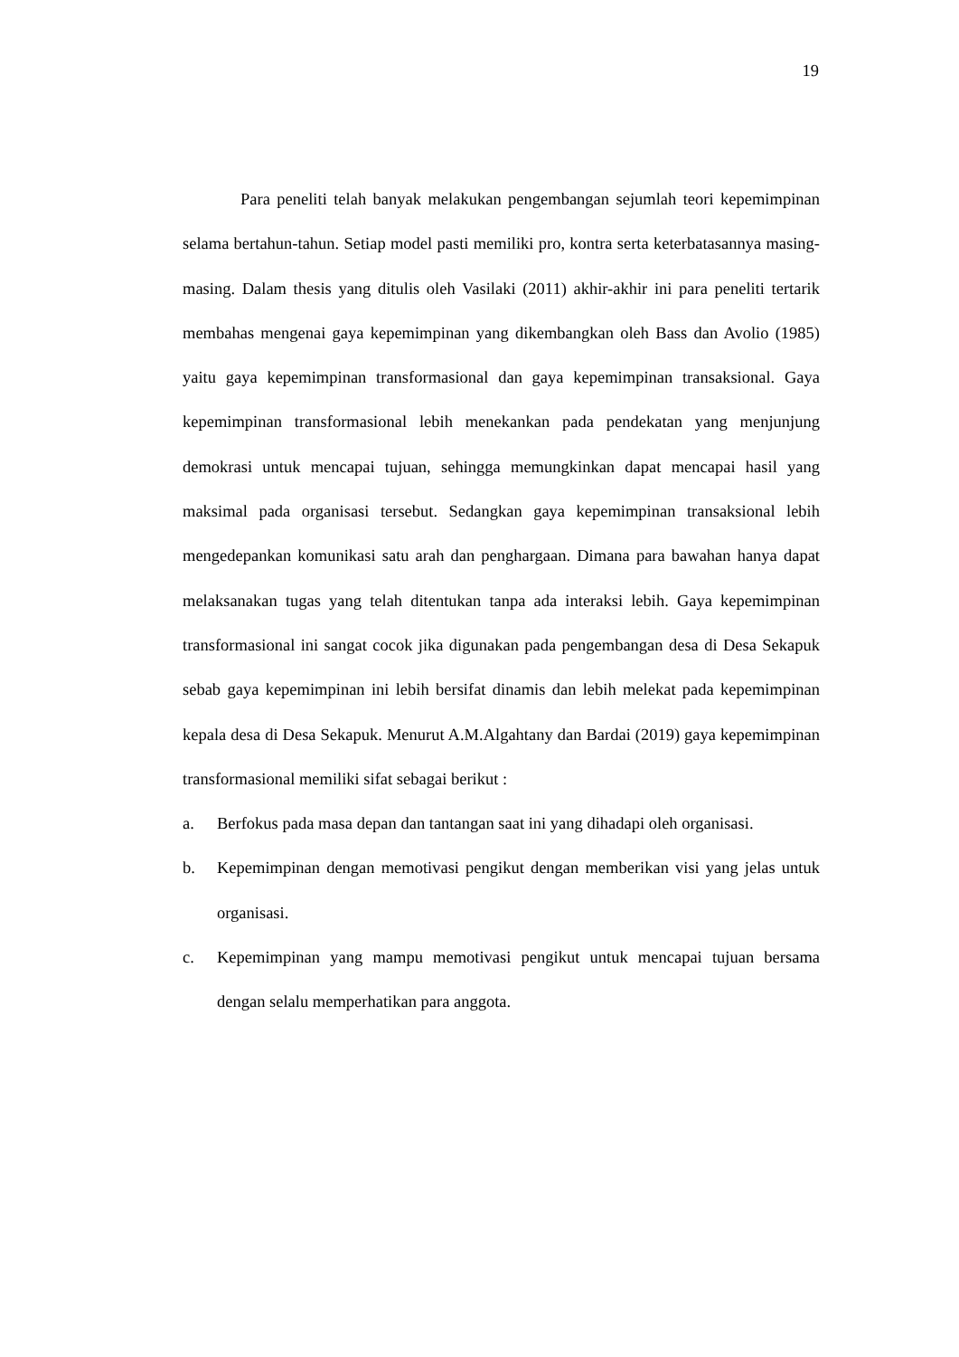19
Para peneliti telah banyak melakukan pengembangan sejumlah teori kepemimpinan selama bertahun-tahun. Setiap model pasti memiliki pro, kontra serta keterbatasannya masing-masing. Dalam thesis yang ditulis oleh Vasilaki (2011) akhir-akhir ini para peneliti tertarik membahas mengenai gaya kepemimpinan yang dikembangkan oleh Bass dan Avolio (1985) yaitu gaya kepemimpinan transformasional dan gaya kepemimpinan transaksional. Gaya kepemimpinan transformasional lebih menekankan pada pendekatan yang menjunjung demokrasi untuk mencapai tujuan, sehingga memungkinkan dapat mencapai hasil yang maksimal pada organisasi tersebut. Sedangkan gaya kepemimpinan transaksional lebih mengedepankan komunikasi satu arah dan penghargaan. Dimana para bawahan hanya dapat melaksanakan tugas yang telah ditentukan tanpa ada interaksi lebih. Gaya kepemimpinan transformasional ini sangat cocok jika digunakan pada pengembangan desa di Desa Sekapuk sebab gaya kepemimpinan ini lebih bersifat dinamis dan lebih melekat pada kepemimpinan kepala desa di Desa Sekapuk. Menurut A.M.Algahtany dan Bardai (2019) gaya kepemimpinan transformasional memiliki sifat sebagai berikut :
a. Berfokus pada masa depan dan tantangan saat ini yang dihadapi oleh organisasi.
b. Kepemimpinan dengan memotivasi pengikut dengan memberikan visi yang jelas untuk organisasi.
c. Kepemimpinan yang mampu memotivasi pengikut untuk mencapai tujuan bersama dengan selalu memperhatikan para anggota.